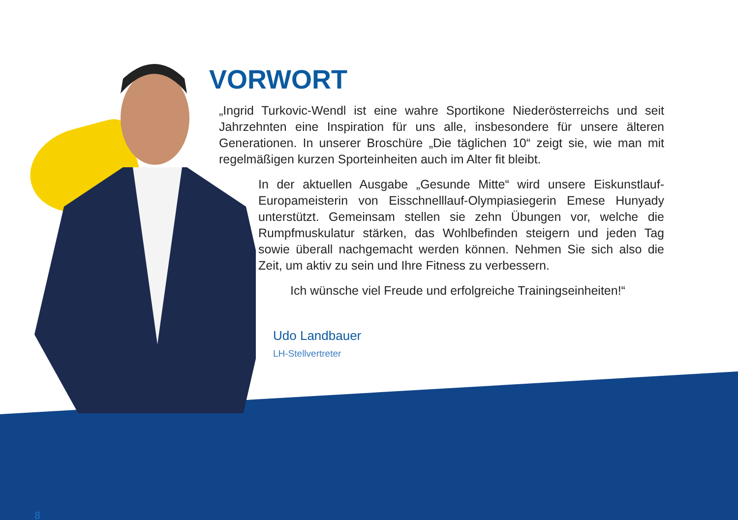VORWORT
„Ingrid Turkovic-Wendl ist eine wahre Sportikone Niederösterreichs und seit Jahrzehnten eine Inspiration für uns alle, insbesondere für unsere älteren Generationen. In unserer Broschüre „Die täglichen 10“ zeigt sie, wie man mit regelmäßigen kurzen Sporteinheiten auch im Alter fit bleibt.
In der aktuellen Ausgabe „Gesunde Mitte“ wird unsere Eiskunstlauf-Europameisterin von Eisschnelllauf-Olympiasiegerin Emese Hunyady unterstützt. Gemeinsam stellen sie zehn Übungen vor, welche die Rumpfmuskulatur stärken, das Wohlbefinden steigern und jeden Tag sowie überall nachgemacht werden können. Nehmen Sie sich also die Zeit, um aktiv zu sein und Ihre Fitness zu verbessern.
Ich wünsche viel Freude und erfolgreiche Trainingseinheiten!“
Udo Landbauer
LH-Stellvertreter
8